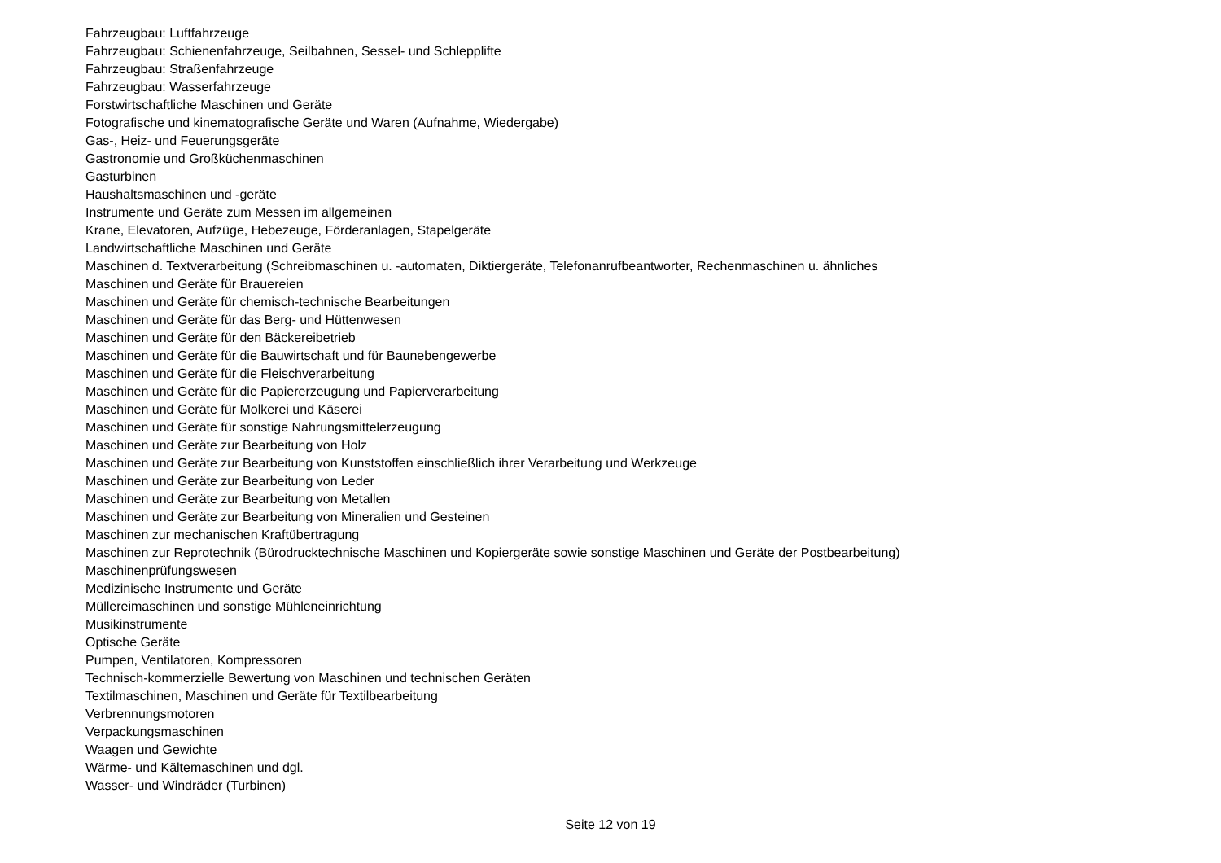Fahrzeugbau: Luftfahrzeuge
Fahrzeugbau: Schienenfahrzeuge, Seilbahnen, Sessel- und Schlepplifte
Fahrzeugbau: Straßenfahrzeuge
Fahrzeugbau: Wasserfahrzeuge
Forstwirtschaftliche Maschinen und Geräte
Fotografische und kinematografische Geräte und Waren (Aufnahme, Wiedergabe)
Gas-, Heiz- und Feuerungsgeräte
Gastronomie und Großküchenmaschinen
Gasturbinen
Haushaltsmaschinen und -geräte
Instrumente und Geräte zum Messen im allgemeinen
Krane, Elevatoren, Aufzüge, Hebezeuge, Förderanlagen, Stapelgeräte
Landwirtschaftliche Maschinen und Geräte
Maschinen d. Textverarbeitung (Schreibmaschinen u. -automaten, Diktiergeräte, Telefonanrufbeantworter, Rechenmaschinen u. ähnliches
Maschinen und Geräte für Brauereien
Maschinen und Geräte für chemisch-technische Bearbeitungen
Maschinen und Geräte für das Berg- und Hüttenwesen
Maschinen und Geräte für den Bäckereibetrieb
Maschinen und Geräte für die Bauwirtschaft und für Baunebengewerbe
Maschinen und Geräte für die Fleischverarbeitung
Maschinen und Geräte für die Papiererzeugung und Papierverarbeitung
Maschinen und Geräte für Molkerei und Käserei
Maschinen und Geräte für sonstige Nahrungsmittelerzeugung
Maschinen und Geräte zur Bearbeitung von Holz
Maschinen und Geräte zur Bearbeitung von Kunststoffen einschließlich ihrer Verarbeitung und Werkzeuge
Maschinen und Geräte zur Bearbeitung von Leder
Maschinen und Geräte zur Bearbeitung von Metallen
Maschinen und Geräte zur Bearbeitung von Mineralien und Gesteinen
Maschinen zur mechanischen Kraftübertragung
Maschinen zur Reprotechnik (Bürodrucktechnische Maschinen und Kopiergeräte sowie sonstige Maschinen und Geräte der Postbearbeitung)
Maschinenprüfungswesen
Medizinische Instrumente und Geräte
Müllereimaschinen und sonstige Mühleneinrichtung
Musikinstrumente
Optische Geräte
Pumpen, Ventilatoren, Kompressoren
Technisch-kommerzielle Bewertung von Maschinen und technischen Geräten
Textilmaschinen, Maschinen und Geräte für Textilbearbeitung
Verbrennungsmotoren
Verpackungsmaschinen
Waagen und Gewichte
Wärme- und Kältemaschinen und dgl.
Wasser- und Windräder (Turbinen)
Seite 12 von 19